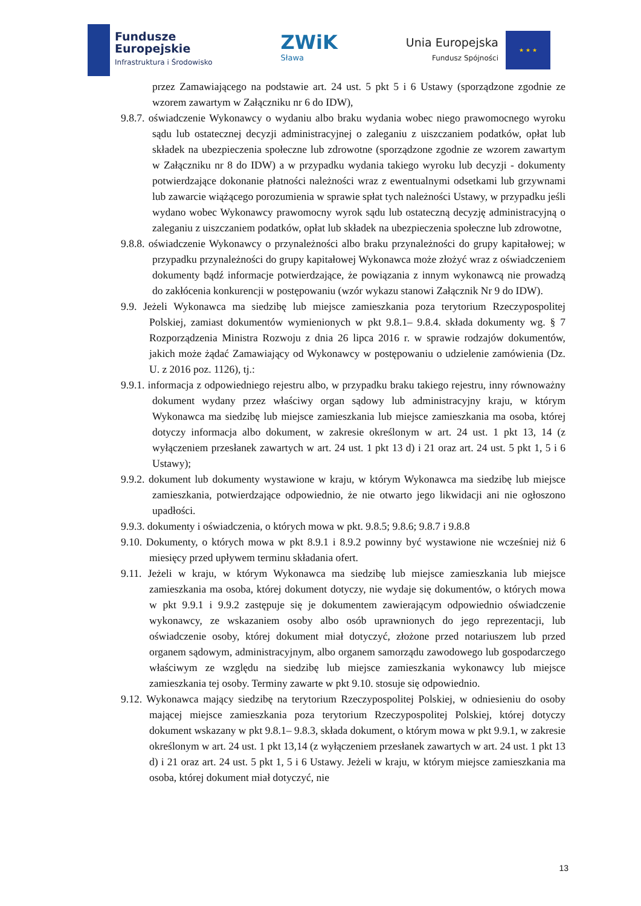Fundusze
Europejskie
Infrastruktura i Środowisko
ZWiK
Sława
Unia Europejska
Fundusz Spójności
★ ★ ★
przez Zamawiającego na podstawie art. 24 ust. 5 pkt 5 i 6 Ustawy (sporządzone zgodnie ze wzorem zawartym w Załączniku nr 6 do IDW),
9.8.7. oświadczenie Wykonawcy o wydaniu albo braku wydania wobec niego prawomocnego wyroku sądu lub ostatecznej decyzji administracyjnej o zaleganiu z uiszczaniem podatków, opłat lub składek na ubezpieczenia społeczne lub zdrowotne (sporządzone zgodnie ze wzorem zawartym w Załączniku nr 8 do IDW) a w przypadku wydania takiego wyroku lub decyzji - dokumenty potwierdzające dokonanie płatności należności wraz z ewentualnymi odsetkami lub grzywnami lub zawarcie wiążącego porozumienia w sprawie spłat tych należności Ustawy, w przypadku jeśli wydano wobec Wykonawcy prawomocny wyrok sądu lub ostateczną decyzję administracyjną o zaleganiu z uiszczaniem podatków, opłat lub składek na ubezpieczenia społeczne lub zdrowotne,
9.8.8. oświadczenie Wykonawcy o przynależności albo braku przynależności do grupy kapitałowej; w przypadku przynależności do grupy kapitałowej Wykonawca może złożyć wraz z oświadczeniem dokumenty bądź informacje potwierdzające, że powiązania z innym wykonawcą nie prowadzą do zakłócenia konkurencji w postępowaniu (wzór wykazu stanowi Załącznik Nr 9 do IDW).
9.9. Jeżeli Wykonawca ma siedzibę lub miejsce zamieszkania poza terytorium Rzeczypospolitej Polskiej, zamiast dokumentów wymienionych w pkt 9.8.1– 9.8.4. składa dokumenty wg. § 7 Rozporządzenia Ministra Rozwoju z dnia 26 lipca 2016 r. w sprawie rodzajów dokumentów, jakich może żądać Zamawiający od Wykonawcy w postępowaniu o udzielenie zamówienia (Dz. U. z 2016 poz. 1126), tj.:
9.9.1. informacja z odpowiedniego rejestru albo, w przypadku braku takiego rejestru, inny równoważny dokument wydany przez właściwy organ sądowy lub administracyjny kraju, w którym Wykonawca ma siedzibę lub miejsce zamieszkania lub miejsce zamieszkania ma osoba, której dotyczy informacja albo dokument, w zakresie określonym w art. 24 ust. 1 pkt 13, 14 (z wyłączeniem przesłanek zawartych w art. 24 ust. 1 pkt 13 d) i 21 oraz art. 24 ust. 5 pkt 1, 5 i 6 Ustawy);
9.9.2. dokument lub dokumenty wystawione w kraju, w którym Wykonawca ma siedzibę lub miejsce zamieszkania, potwierdzające odpowiednio, że nie otwarto jego likwidacji ani nie ogłoszono upadłości.
9.9.3. dokumenty i oświadczenia, o których mowa w pkt. 9.8.5; 9.8.6; 9.8.7 i 9.8.8
9.10. Dokumenty, o których mowa w pkt 8.9.1 i 8.9.2 powinny być wystawione nie wcześniej niż 6 miesięcy przed upływem terminu składania ofert.
9.11. Jeżeli w kraju, w którym Wykonawca ma siedzibę lub miejsce zamieszkania lub miejsce zamieszkania ma osoba, której dokument dotyczy, nie wydaje się dokumentów, o których mowa w pkt 9.9.1 i 9.9.2 zastępuje się je dokumentem zawierającym odpowiednio oświadczenie wykonawcy, ze wskazaniem osoby albo osób uprawnionych do jego reprezentacji, lub oświadczenie osoby, której dokument miał dotyczyć, złożone przed notariuszem lub przed organem sądowym, administracyjnym, albo organem samorządu zawodowego lub gospodarczego właściwym ze względu na siedzibę lub miejsce zamieszkania wykonawcy lub miejsce zamieszkania tej osoby. Terminy zawarte w pkt 9.10. stosuje się odpowiednio.
9.12. Wykonawca mający siedzibę na terytorium Rzeczypospolitej Polskiej, w odniesieniu do osoby mającej miejsce zamieszkania poza terytorium Rzeczypospolitej Polskiej, której dotyczy dokument wskazany w pkt 9.8.1– 9.8.3, składa dokument, o którym mowa w pkt 9.9.1, w zakresie określonym w art. 24 ust. 1 pkt 13,14 (z wyłączeniem przesłanek zawartych w art. 24 ust. 1 pkt 13 d) i 21 oraz art. 24 ust. 5 pkt 1, 5 i 6 Ustawy. Jeżeli w kraju, w którym miejsce zamieszkania ma osoba, której dokument miał dotyczyć, nie
13